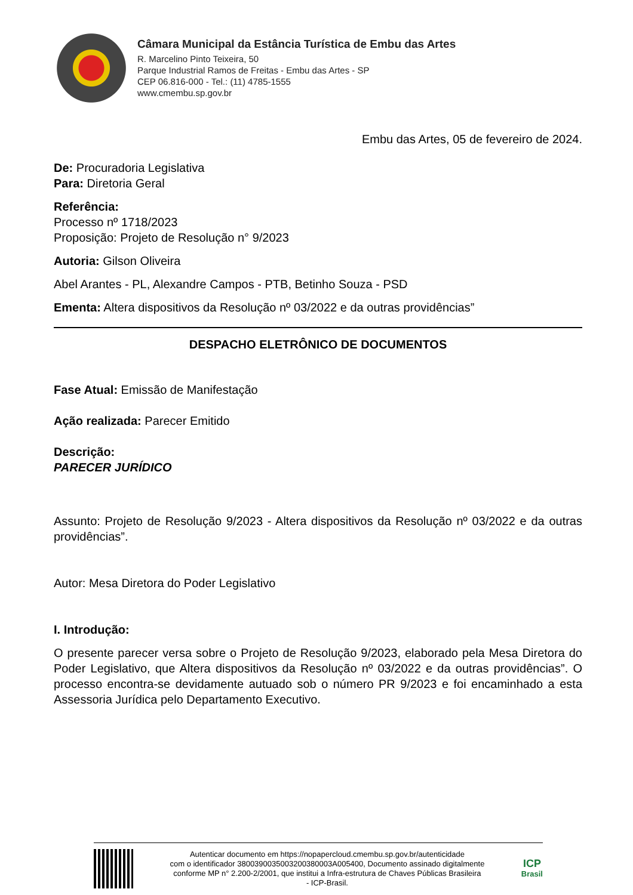Câmara Municipal da Estância Turística de Embu das Artes
R. Marcelino Pinto Teixeira, 50
Parque Industrial Ramos de Freitas - Embu das Artes - SP
CEP 06.816-000 - Tel.: (11) 4785-1555
www.cmembu.sp.gov.br
Embu das Artes, 05 de fevereiro de 2024.
De: Procuradoria Legislativa
Para: Diretoria Geral
Referência:
Processo nº 1718/2023
Proposição: Projeto de Resolução n° 9/2023
Autoria: Gilson Oliveira
Abel Arantes - PL, Alexandre Campos - PTB, Betinho Souza - PSD
Ementa: Altera dispositivos da Resolução nº 03/2022 e da outras providências”
DESPACHO ELETRÔNICO DE DOCUMENTOS
Fase Atual: Emissão de Manifestação
Ação realizada: Parecer Emitido
Descrição:
PARECER JURÍDICO
Assunto: Projeto de Resolução 9/2023 - Altera dispositivos da Resolução nº 03/2022 e da outras providências”.
Autor: Mesa Diretora do Poder Legislativo
I. Introdução:
O presente parecer versa sobre o Projeto de Resolução 9/2023, elaborado pela Mesa Diretora do Poder Legislativo, que Altera dispositivos da Resolução nº 03/2022 e da outras providências”. O processo encontra-se devidamente autuado sob o número PR 9/2023 e foi encaminhado a esta Assessoria Jurídica pelo Departamento Executivo.
Autenticar documento em https://nopapercloud.cmembu.sp.gov.br/autenticidade
com o identificador 3800390035003200380003A005400, Documento assinado digitalmente
conforme MP n° 2.200-2/2001, que institui a Infra-estrutura de Chaves Públicas Brasileira
- ICP-Brasil.
ICP
Brasil